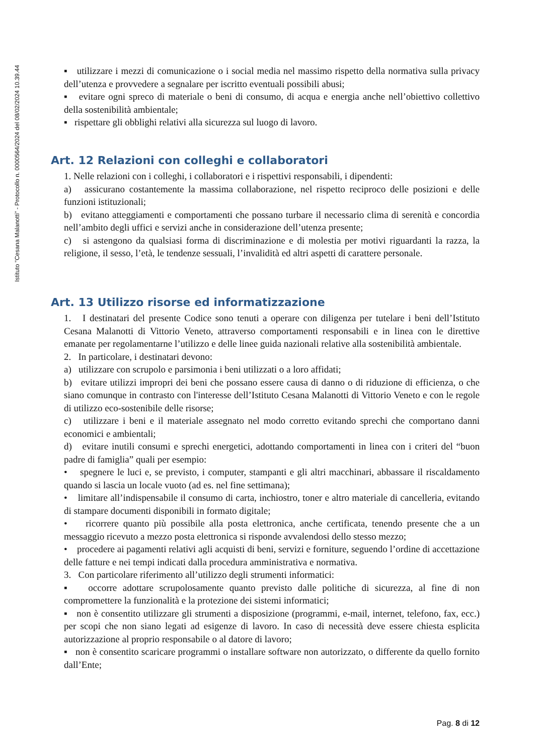Istituto "Cesana Malanotti" - Protocollo n. 0000564/2024 del 08/02/2024 10.39.44
▪ utilizzare i mezzi di comunicazione o i social media nel massimo rispetto della normativa sulla privacy dell’utenza e provvedere a segnalare per iscritto eventuali possibili abusi;
▪ evitare ogni spreco di materiale o beni di consumo, di acqua e energia anche nell’obiettivo collettivo della sostenibilità ambientale;
▪ rispettare gli obblighi relativi alla sicurezza sul luogo di lavoro.
Art. 12 Relazioni con colleghi e collaboratori
1. Nelle relazioni con i colleghi, i collaboratori e i rispettivi responsabili, i dipendenti:
a) assicurano costantemente la massima collaborazione, nel rispetto reciproco delle posizioni e delle funzioni istituzionali;
b) evitano atteggiamenti e comportamenti che possano turbare il necessario clima di serenità e concordia nell’ambito degli uffici e servizi anche in considerazione dell’utenza presente;
c) si astengono da qualsiasi forma di discriminazione e di molestia per motivi riguardanti la razza, la religione, il sesso, l’età, le tendenze sessuali, l’invalidità ed altri aspetti di carattere personale.
Art. 13 Utilizzo risorse ed informatizzazione
1. I destinatari del presente Codice sono tenuti a operare con diligenza per tutelare i beni dell’Istituto Cesana Malanotti di Vittorio Veneto, attraverso comportamenti responsabili e in linea con le direttive emanate per regolamentarne l’utilizzo e delle linee guida nazionali relative alla sostenibilità ambientale.
2. In particolare, i destinatari devono:
a) utilizzare con scrupolo e parsimonia i beni utilizzati o a loro affidati;
b) evitare utilizzi impropri dei beni che possano essere causa di danno o di riduzione di efficienza, o che siano comunque in contrasto con l'interesse dell’Istituto Cesana Malanotti di Vittorio Veneto e con le regole di utilizzo eco-sostenibile delle risorse;
c) utilizzare i beni e il materiale assegnato nel modo corretto evitando sprechi che comportano danni economici e ambientali;
d) evitare inutili consumi e sprechi energetici, adottando comportamenti in linea con i criteri del “buon padre di famiglia” quali per esempio:
• spegnere le luci e, se previsto, i computer, stampanti e gli altri macchinari, abbassare il riscaldamento quando si lascia un locale vuoto (ad es. nel fine settimana);
• limitare all’indispensabile il consumo di carta, inchiostro, toner e altro materiale di cancelleria, evitando di stampare documenti disponibili in formato digitale;
• ricorrere quanto più possibile alla posta elettronica, anche certificata, tenendo presente che a un messaggio ricevuto a mezzo posta elettronica si risponde avvalendosi dello stesso mezzo;
• procedere ai pagamenti relativi agli acquisti di beni, servizi e forniture, seguendo l’ordine di accettazione delle fatture e nei tempi indicati dalla procedura amministrativa e normativa.
3. Con particolare riferimento all’utilizzo degli strumenti informatici:
▪ occorre adottare scrupolosamente quanto previsto dalle politiche di sicurezza, al fine di non compromettere la funzionalità e la protezione dei sistemi informatici;
▪ non è consentito utilizzare gli strumenti a disposizione (programmi, e-mail, internet, telefono, fax, ecc.) per scopi che non siano legati ad esigenze di lavoro. In caso di necessità deve essere chiesta esplicita autorizzazione al proprio responsabile o al datore di lavoro;
▪ non è consentito scaricare programmi o installare software non autorizzato, o differente da quello fornito dall’Ente;
Pag. 8 di 12